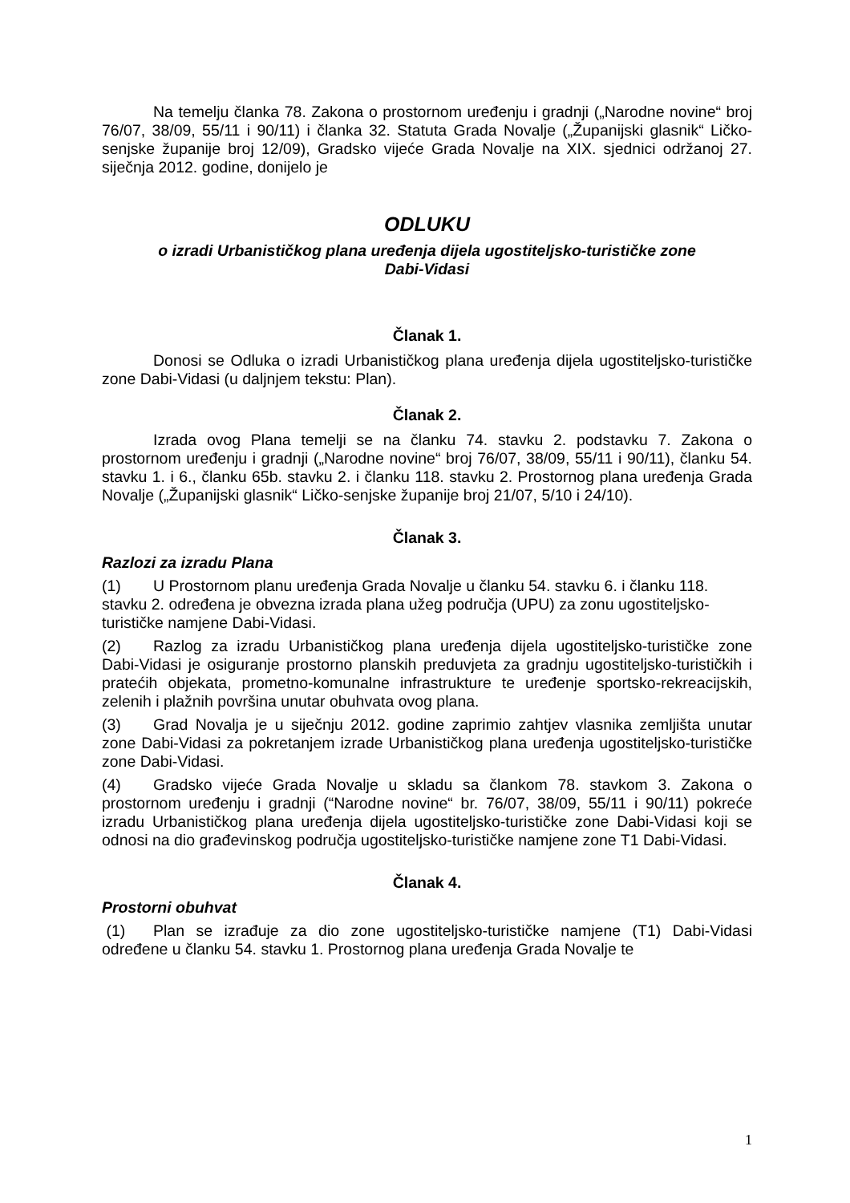Na temelju članka 78. Zakona o prostornom uređenju i gradnji („Narodne novine“ broj 76/07, 38/09, 55/11 i 90/11) i članka 32. Statuta Grada Novalje („Županijski glasnik“ Ličko-senjske županije broj 12/09), Gradsko vijeće Grada Novalje na XIX. sjednici održanoj 27. siječnja 2012. godine, donijelo je
ODLUKU
o izradi Urbanističkog plana uređenja dijela ugostiteljsko-turističke zone
Dabi-Vidasi
Članak 1.
Donosi se Odluka o izradi Urbanističkog plana uređenja dijela ugostiteljsko-turističke zone Dabi-Vidasi (u daljnjem tekstu: Plan).
Članak 2.
Izrada ovog Plana temelji se na članku 74. stavku 2. podstavku 7. Zakona o prostornom uređenju i gradnji („Narodne novine“ broj 76/07, 38/09, 55/11 i 90/11), članku 54. stavku 1. i 6., članku 65b. stavku 2. i članku 118. stavku 2. Prostornog plana uređenja Grada Novalje („Županijski glasnik“ Ličko-senjske županije broj 21/07, 5/10 i 24/10).
Članak 3.
Razlozi za izradu Plana
(1) U Prostornom planu uređenja Grada Novalje u članku 54. stavku 6. i članku 118. stavku 2. određena je obvezna izrada plana užeg područja (UPU) za zonu ugostiteljsko-turističke namjene Dabi-Vidasi.
(2) Razlog za izradu Urbanističkog plana uređenja dijela ugostiteljsko-turističke zone Dabi-Vidasi je osiguranje prostorno planskih preduvjeta za gradnju ugostiteljsko-turističkih i pratećih objekata, prometno-komunalne infrastrukture te uređenje sportsko-rekreacijskih, zelenih i plažnih površina unutar obuhvata ovog plana.
(3) Grad Novalja je u siječnju 2012. godine zaprimio zahtjev vlasnika zemljišta unutar zone Dabi-Vidasi za pokretanjem izrade Urbanističkog plana uređenja ugostiteljsko-turističke zone Dabi-Vidasi.
(4) Gradsko vijeće Grada Novalje u skladu sa člankom 78. stavkom 3. Zakona o prostornom uređenju i gradnji (“Narodne novine“ br. 76/07, 38/09, 55/11 i 90/11) pokreće izradu Urbanističkog plana uređenja dijela ugostiteljsko-turističke zone Dabi-Vidasi koji se odnosi na dio građevinskog područja ugostiteljsko-turističke namjene zone T1 Dabi-Vidasi.
Članak 4.
Prostorni obuhvat
(1) Plan se izrađuje za dio zone ugostiteljsko-turističke namjene (T1) Dabi-Vidasi određene u članku 54. stavku 1. Prostornog plana uređenja Grada Novalje te
1